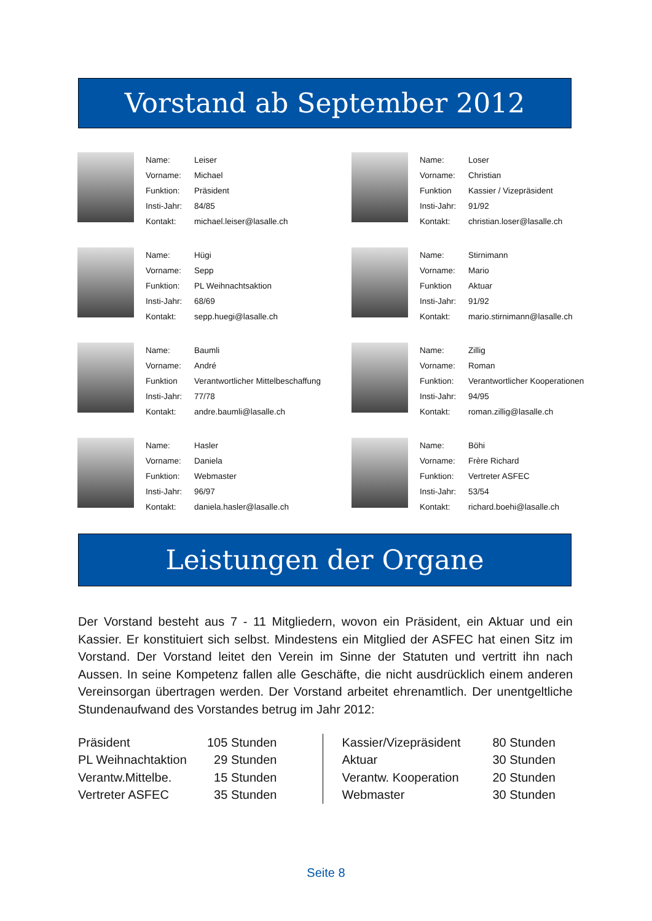Vorstand ab September 2012
| Name: | Leiser |
| Vorname: | Michael |
| Funktion: | Präsident |
| Insti-Jahr: | 84/85 |
| Kontakt: | michael.leiser@lasalle.ch |
| Name: | Loser |
| Vorname: | Christian |
| Funktion | Kassier / Vizepräsident |
| Insti-Jahr: | 91/92 |
| Kontakt: | christian.loser@lasalle.ch |
| Name: | Hügi |
| Vorname: | Sepp |
| Funktion: | PL Weihnachtsaktion |
| Insti-Jahr: | 68/69 |
| Kontakt: | sepp.huegi@lasalle.ch |
| Name: | Stirnimann |
| Vorname: | Mario |
| Funktion | Aktuar |
| Insti-Jahr: | 91/92 |
| Kontakt: | mario.stirnimann@lasalle.ch |
| Name: | Baumli |
| Vorname: | André |
| Funktion | Verantwortlicher Mittelbeschaffung |
| Insti-Jahr: | 77/78 |
| Kontakt: | andre.baumli@lasalle.ch |
| Name: | Zillig |
| Vorname: | Roman |
| Funktion: | Verantwortlicher Kooperationen |
| Insti-Jahr: | 94/95 |
| Kontakt: | roman.zillig@lasalle.ch |
| Name: | Hasler |
| Vorname: | Daniela |
| Funktion: | Webmaster |
| Insti-Jahr: | 96/97 |
| Kontakt: | daniela.hasler@lasalle.ch |
| Name: | Böhi |
| Vorname: | Frère Richard |
| Funktion: | Vertreter ASFEC |
| Insti-Jahr: | 53/54 |
| Kontakt: | richard.boehi@lasalle.ch |
Leistungen der Organe
Der Vorstand besteht aus 7 - 11 Mitgliedern, wovon ein Präsident, ein Aktuar und ein Kassier. Er konstituiert sich selbst. Mindestens ein Mitglied der ASFEC hat einen Sitz im Vorstand. Der Vorstand leitet den Verein im Sinne der Statuten und vertritt ihn nach Aussen. In seine Kompetenz fallen alle Geschäfte, die nicht ausdrücklich einem anderen Vereinsorgan übertragen werden. Der Vorstand arbeitet ehrenamtlich. Der unentgeltliche Stundenaufwand des Vorstandes betrug im Jahr 2012:
| Präsident | 105 Stunden |
| PL Weihnachtaktion | 29 Stunden |
| Verantw.Mittelbe. | 15 Stunden |
| Vertreter ASFEC | 35 Stunden |
| Kassier/Vizepräsident | 80 Stunden |
| Aktuar | 30 Stunden |
| Verantw. Kooperation | 20 Stunden |
| Webmaster | 30 Stunden |
Seite 8